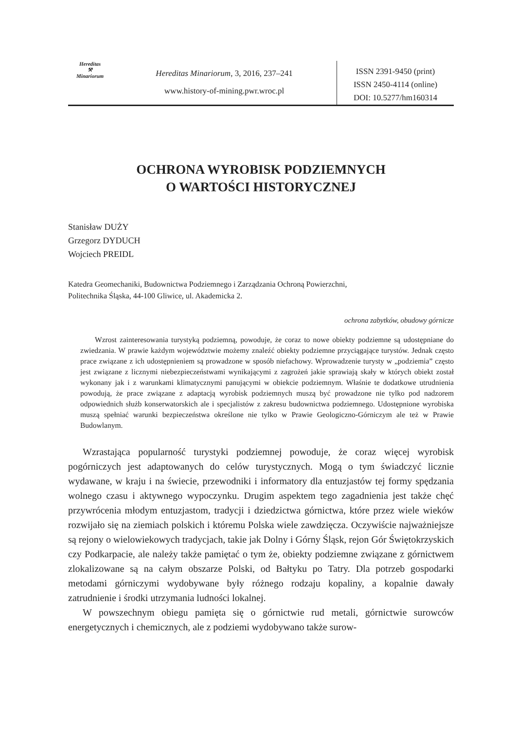Hereditas
⚒
Minariorum
Hereditas Minariorum, 3, 2016, 237–241
www.history-of-mining.pwr.wroc.pl
ISSN 2391-9450 (print)
ISSN 2450-4114 (online)
DOI: 10.5277/hm160314
OCHRONA WYROBISK PODZIEMNYCH
O WARTOŚCI HISTORYCZNEJ
Stanisław DUŻY
Grzegorz DYDUCH
Wojciech PREIDL
Katedra Geomechaniki, Budownictwa Podziemnego i Zarządzania Ochroną Powierzchni,
Politechnika Śląska, 44-100 Gliwice, ul. Akademicka 2.
ochrona zabytków, obudowy górnicze
Wzrost zainteresowania turystyką podziemną, powoduje, że coraz to nowe obiekty podziemne są udostępniane do zwiedzania. W prawie każdym województwie możemy znaleźć obiekty podziemne przyciągające turystów. Jednak często prace związane z ich udostępnieniem są prowadzone w sposób niefachowy. Wprowadzenie turysty w „podziemia” często jest związane z licznymi niebezpieczeństwami wynikającymi z zagrożeń jakie sprawiają skały w których obiekt został wykonany jak i z warunkami klimatycznymi panującymi w obiekcie podziemnym. Właśnie te dodatkowe utrudnienia powodują, że prace związane z adaptacją wyrobisk podziemnych muszą być prowadzone nie tylko pod nadzorem odpowiednich służb konserwatorskich ale i specjalistów z zakresu budownictwa podziemnego. Udostępnione wyrobiska muszą spełniać warunki bezpieczeństwa określone nie tylko w Prawie Geologiczno-Górniczym ale też w Prawie Budowlanym.
Wzrastająca popularność turystyki podziemnej powoduje, że coraz więcej wyrobisk pogórniczych jest adaptowanych do celów turystycznych. Mogą o tym świadczyć licznie wydawane, w kraju i na świecie, przewodniki i informatory dla entuzjastów tej formy spędzania wolnego czasu i aktywnego wypoczynku. Drugim aspektem tego zagadnienia jest także chęć przywrócenia młodym entuzjastom, tradycji i dziedzictwa górnictwa, które przez wiele wieków rozwijało się na ziemiach polskich i któremu Polska wiele zawdzięcza. Oczywiście najważniejsze są rejony o wielowiekowych tradycjach, takie jak Dolny i Górny Śląsk, rejon Gór Świętokrzyskich czy Podkarpacie, ale należy także pamiętać o tym że, obiekty podziemne związane z górnictwem zlokalizowane są na całym obszarze Polski, od Bałtyku po Tatry. Dla potrzeb gospodarki metodami górniczymi wydobywane były różnego rodzaju kopaliny, a kopalnie dawały zatrudnienie i środki utrzymania ludności lokalnej.
W powszechnym obiegu pamięta się o górnictwie rud metali, górnictwie surowców energetycznych i chemicznych, ale z podziemi wydobywano także surow-